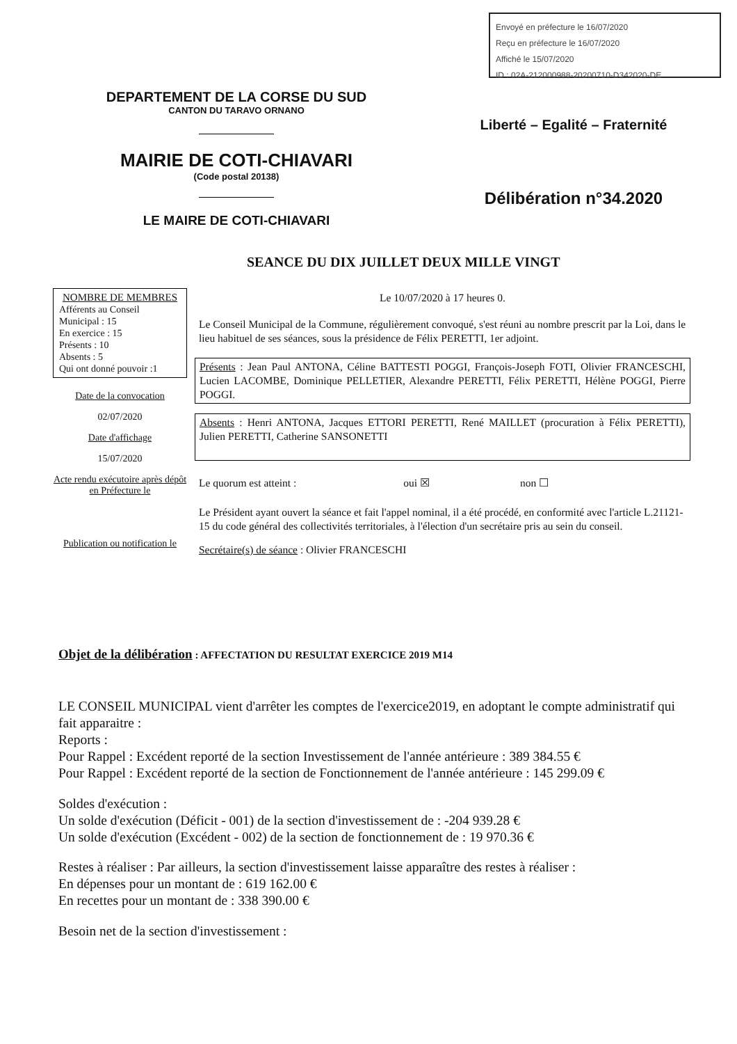Envoyé en préfecture le 16/07/2020
Reçu en préfecture le 16/07/2020
Affiché le 15/07/2020
ID : 02A-212000988-20200710-D342020-DE
DEPARTEMENT DE LA CORSE DU SUD
CANTON DU TARAVO ORNANO
MAIRIE DE COTI-CHIAVARI
(Code postal 20138)
LE MAIRE DE COTI-CHIAVARI
Liberté – Egalité – Fraternité
Délibération n°34.2020
SEANCE DU DIX JUILLET DEUX MILLE VINGT
NOMBRE DE MEMBRES
Afférents au Conseil Municipal : 15
En exercice : 15
Présents : 10
Absents : 5
Qui ont donné pouvoir :1
Date de la convocation
02/07/2020
Date d'affichage
15/07/2020
Acte rendu exécutoire après dépôt en Préfecture le
Publication ou notification le
Le 10/07/2020 à 17 heures 0.
Le Conseil Municipal de la Commune, régulièrement convoqué, s'est réuni au nombre prescrit par la Loi, dans le lieu habituel de ses séances, sous la présidence de Félix PERETTI, 1er adjoint.
Présents : Jean Paul ANTONA, Céline BATTESTI POGGI, François-Joseph FOTI, Olivier FRANCESCHI, Lucien LACOMBE, Dominique PELLETIER, Alexandre PERETTI, Félix PERETTI, Hélène POGGI, Pierre POGGI.
Absents : Henri ANTONA, Jacques ETTORI PERETTI, René MAILLET (procuration à Félix PERETTI), Julien PERETTI, Catherine SANSONETTI
Le quorum est atteint : oui ☒ non ☐
Le Président ayant ouvert la séance et fait l'appel nominal, il a été procédé, en conformité avec l'article L.21121-15 du code général des collectivités territoriales, à l'élection d'un secrétaire pris au sein du conseil.
Secrétaire(s) de séance : Olivier FRANCESCHI
Objet de la délibération : AFFECTATION DU RESULTAT EXERCICE 2019 M14
LE CONSEIL MUNICIPAL vient d'arrêter les comptes de l'exercice2019, en adoptant le compte administratif qui fait apparaitre :
Reports :
Pour Rappel : Excédent reporté de la section Investissement de l'année antérieure : 389 384.55 €
Pour Rappel : Excédent reporté de la section de Fonctionnement de l'année antérieure : 145 299.09 €
Soldes d'exécution :
Un solde d'exécution (Déficit - 001) de la section d'investissement de : -204 939.28 €
Un solde d'exécution (Excédent - 002) de la section de fonctionnement de : 19 970.36 €
Restes à réaliser : Par ailleurs, la section d'investissement laisse apparaître des restes à réaliser :
En dépenses pour un montant de : 619 162.00 €
En recettes pour un montant de : 338 390.00 €
Besoin net de la section d'investissement :